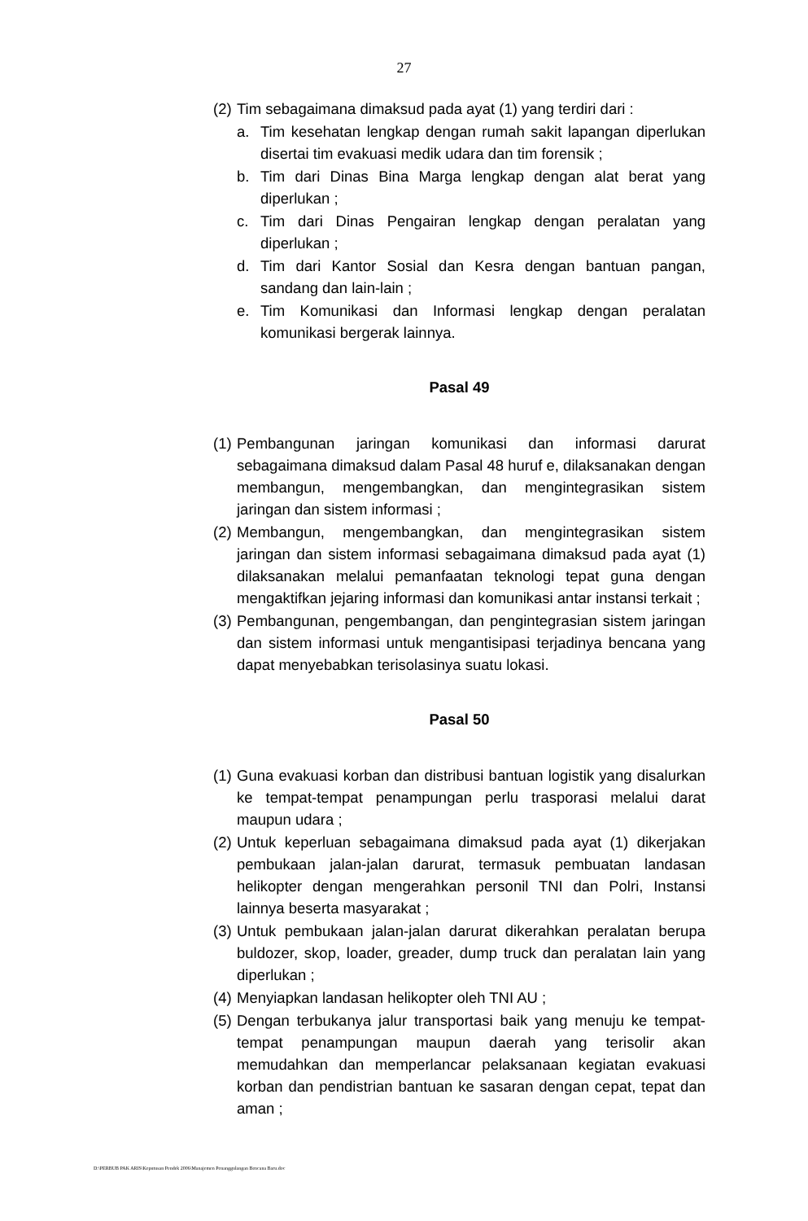27
(2) Tim sebagaimana dimaksud pada ayat (1) yang terdiri dari :
a. Tim kesehatan lengkap dengan rumah sakit lapangan diperlukan disertai tim evakuasi medik udara dan tim forensik ;
b. Tim dari Dinas Bina Marga lengkap dengan alat berat yang diperlukan ;
c. Tim dari Dinas Pengairan lengkap dengan peralatan yang diperlukan ;
d. Tim dari Kantor Sosial dan Kesra dengan bantuan pangan, sandang dan lain-lain ;
e. Tim Komunikasi dan Informasi lengkap dengan peralatan komunikasi bergerak lainnya.
Pasal 49
(1) Pembangunan jaringan komunikasi dan informasi darurat sebagaimana dimaksud dalam Pasal 48 huruf e, dilaksanakan dengan membangun, mengembangkan, dan mengintegrasikan sistem jaringan dan sistem informasi ;
(2) Membangun, mengembangkan, dan mengintegrasikan sistem jaringan dan sistem informasi sebagaimana dimaksud pada ayat (1) dilaksanakan melalui pemanfaatan teknologi tepat guna dengan mengaktifkan jejaring informasi dan komunikasi antar instansi terkait ;
(3) Pembangunan, pengembangan, dan pengintegrasian sistem jaringan dan sistem informasi untuk mengantisipasi terjadinya bencana yang dapat menyebabkan terisolasinya suatu lokasi.
Pasal 50
(1) Guna evakuasi korban dan distribusi bantuan logistik yang disalurkan ke tempat-tempat penampungan perlu trasporasi melalui darat maupun udara ;
(2) Untuk keperluan sebagaimana dimaksud pada ayat (1) dikerjakan pembukaan jalan-jalan darurat, termasuk pembuatan landasan helikopter dengan mengerahkan personil TNI dan Polri, Instansi lainnya beserta masyarakat ;
(3) Untuk pembukaan jalan-jalan darurat dikerahkan peralatan berupa buldozer, skop, loader, greader, dump truck dan peralatan lain yang diperlukan ;
(4) Menyiapkan landasan helikopter oleh TNI AU ;
(5) Dengan terbukanya jalur transportasi baik yang menuju ke tempat-tempat penampungan maupun daerah yang terisolir akan memudahkan dan memperlancar pelaksanaan kegiatan evakuasi korban dan pendistrian bantuan ke sasaran dengan cepat, tepat dan aman ;
D:\PERBUB PAK ARIS\Keputusan Pendek 2006\Manajemen Penanggulangan Bencana Baru.doc